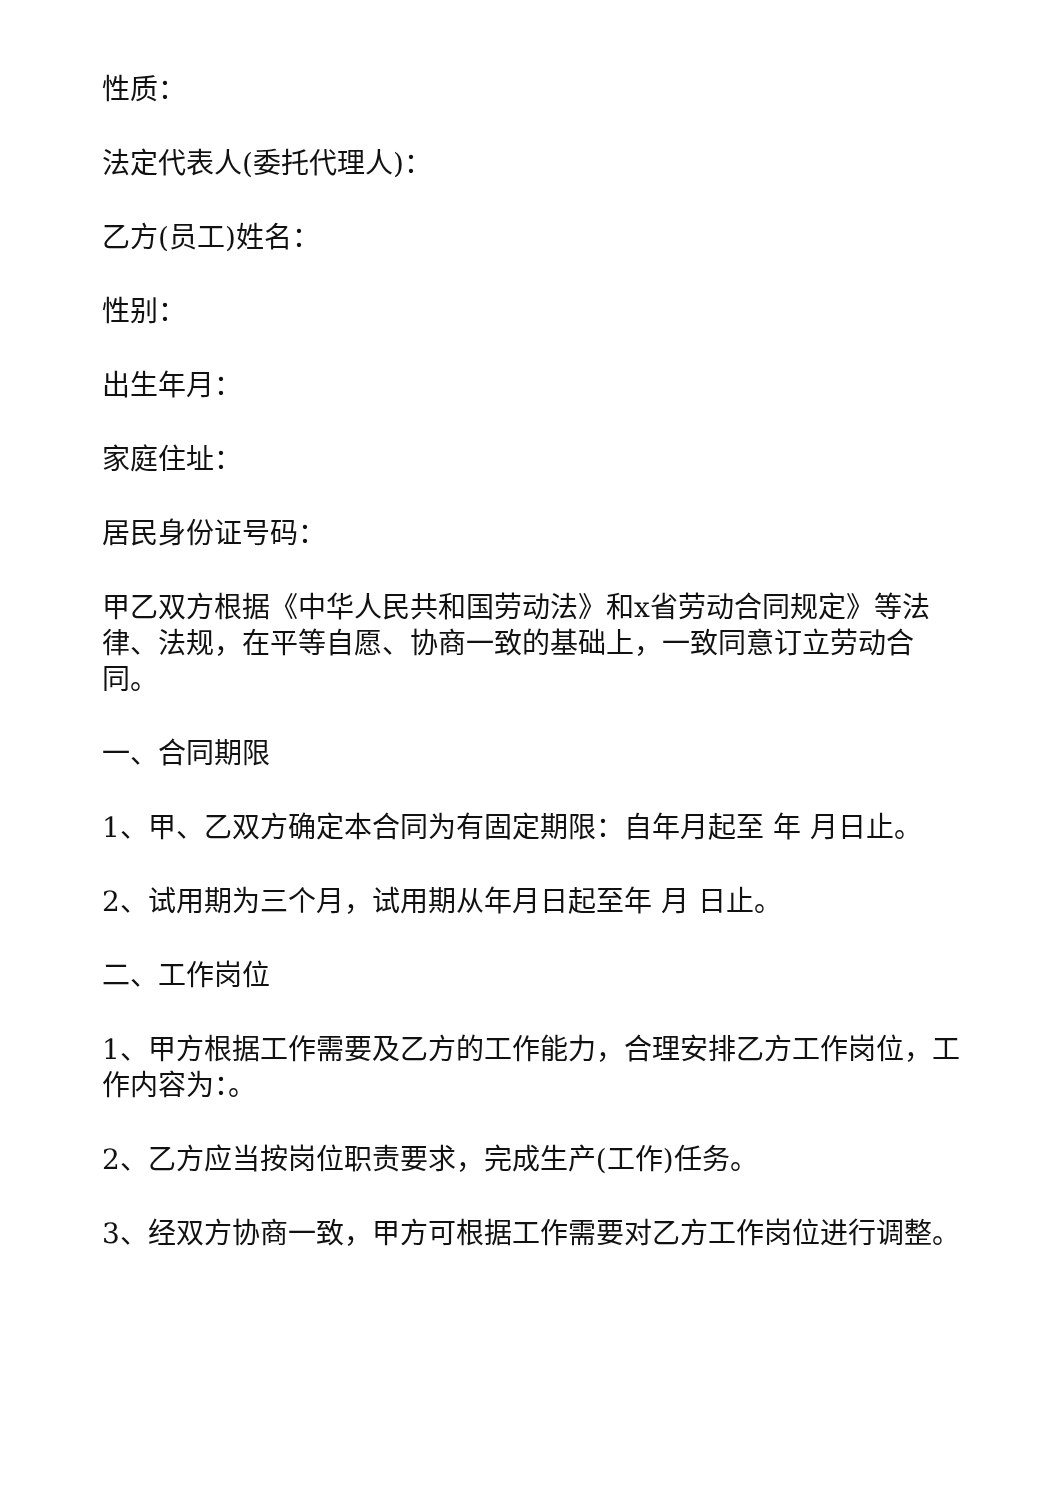性质：
法定代表人(委托代理人)：
乙方(员工)姓名：
性别：
出生年月：
家庭住址：
居民身份证号码：
甲乙双方根据《中华人民共和国劳动法》和x省劳动合同规定》等法律、法规，在平等自愿、协商一致的基础上，一致同意订立劳动合同。
一、合同期限
1、甲、乙双方确定本合同为有固定期限：自年月起至 年 月日止。
2、试用期为三个月，试用期从年月日起至年 月 日止。
二、工作岗位
1、甲方根据工作需要及乙方的工作能力，合理安排乙方工作岗位，工作内容为：。
2、乙方应当按岗位职责要求，完成生产(工作)任务。
3、经双方协商一致，甲方可根据工作需要对乙方工作岗位进行调整。